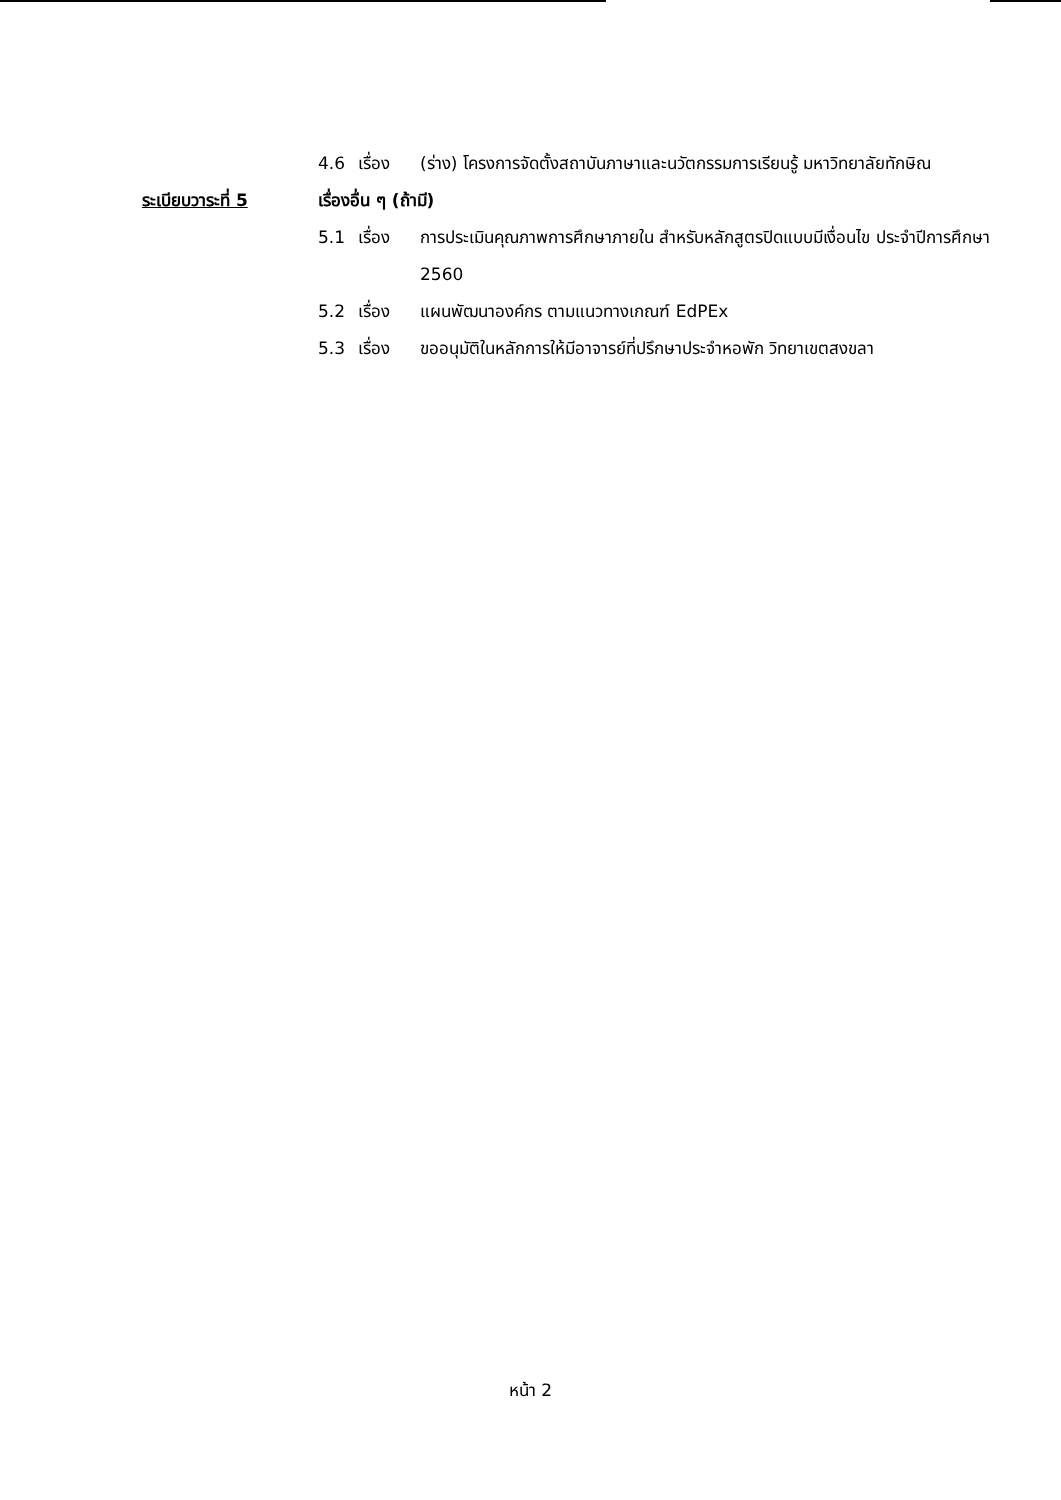4.6 เรื่อง (ร่าง) โครงการจัดตั้งสถาบันภาษาและนวัตกรรมการเรียนรู้ มหาวิทยาลัยทักษิณ
ระเบียบวาระที่ 5 เรื่องอื่น ๆ (ถ้ามี)
5.1 เรื่อง การประเมินคุณภาพการศึกษาภายใน สำหรับหลักสูตรปิดแบบมีเงื่อนไข ประจำปีการศึกษา 2560
5.2 เรื่อง แผนพัฒนาองค์กร ตามแนวทางเกณฑ์ EdPEx
5.3 เรื่อง ขออนุมัติในหลักการให้มีอาจารย์ที่ปรึกษาประจำหอพัก วิทยาเขตสงขลา
หน้า 2